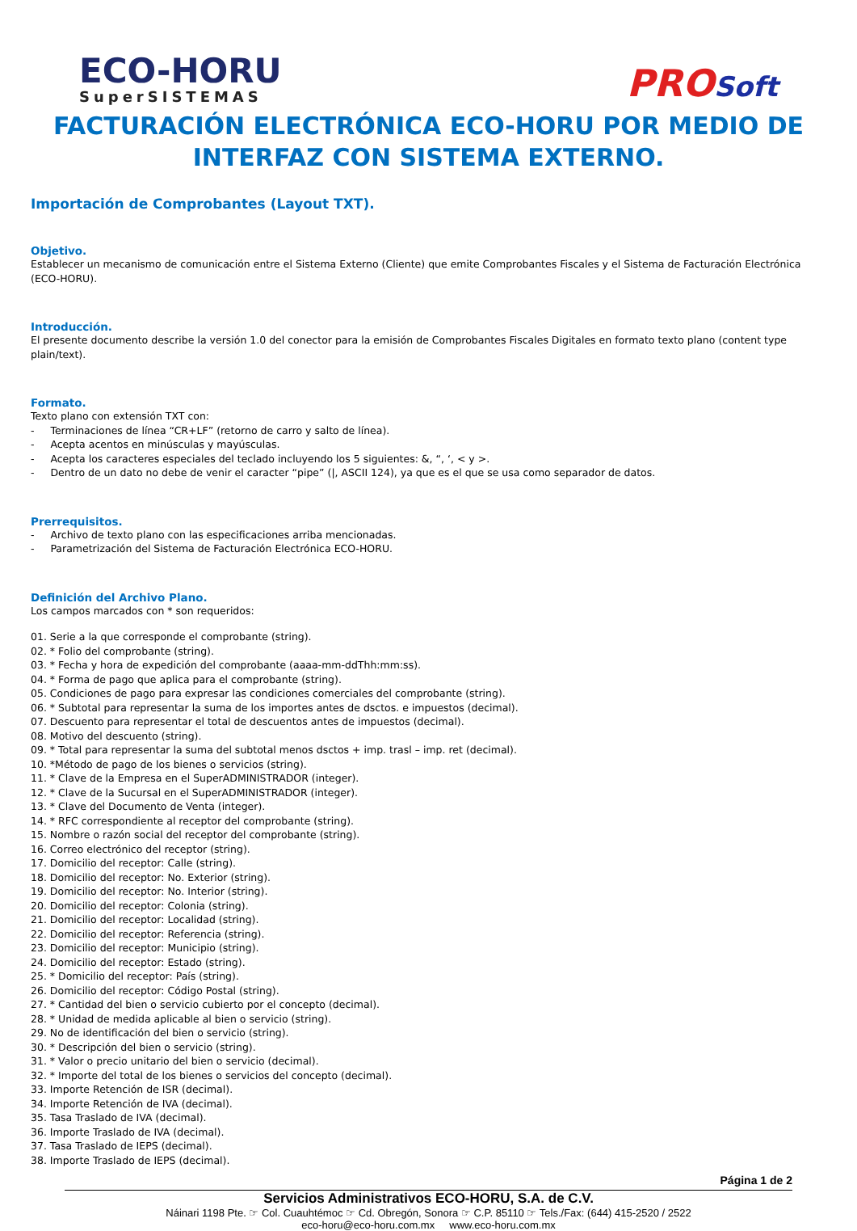ECO-HORU
SuperSISTEMAS
PROSoft
FACTURACIÓN ELECTRÓNICA ECO-HORU POR MEDIO DE INTERFAZ CON SISTEMA EXTERNO.
Importación de Comprobantes (Layout TXT).
Objetivo.
Establecer un mecanismo de comunicación entre el Sistema Externo (Cliente) que emite Comprobantes Fiscales y el Sistema de Facturación Electrónica (ECO-HORU).
Introducción.
El presente documento describe la versión 1.0 del conector para la emisión de Comprobantes Fiscales Digitales en formato texto plano (content type plain/text).
Formato.
Texto plano con extensión TXT con:
- Terminaciones de línea “CR+LF” (retorno de carro y salto de línea).
- Acepta acentos en minúsculas y mayúsculas.
- Acepta los caracteres especiales del teclado incluyendo los 5 siguientes: &, “, ‘, < y >.
- Dentro de un dato no debe de venir el caracter “pipe” (|, ASCII 124), ya que es el que se usa como separador de datos.
Prerrequisitos.
- Archivo de texto plano con las especificaciones arriba mencionadas.
- Parametrización del Sistema de Facturación Electrónica ECO-HORU.
Definición del Archivo Plano.
Los campos marcados con * son requeridos:
01. Serie a la que corresponde el comprobante (string).
02. * Folio del comprobante (string).
03. * Fecha y hora de expedición del comprobante (aaaa-mm-ddThh:mm:ss).
04. * Forma de pago que aplica para el comprobante (string).
05. Condiciones de pago para expresar las condiciones comerciales del comprobante (string).
06. * Subtotal para representar la suma de los importes antes de dsctos. e impuestos (decimal).
07. Descuento para representar el total de descuentos antes de impuestos (decimal).
08. Motivo del descuento (string).
09. * Total para representar la suma del subtotal menos dsctos + imp. trasl – imp. ret (decimal).
10. *Método de pago de los bienes o servicios (string).
11. * Clave de la Empresa en el SuperADMINISTRADOR (integer).
12. * Clave de la Sucursal en el SuperADMINISTRADOR (integer).
13. * Clave del Documento de Venta (integer).
14. * RFC correspondiente al receptor del comprobante (string).
15. Nombre o razón social del receptor del comprobante (string).
16. Correo electrónico del receptor (string).
17. Domicilio del receptor: Calle (string).
18. Domicilio del receptor: No. Exterior (string).
19. Domicilio del receptor: No. Interior (string).
20. Domicilio del receptor: Colonia (string).
21. Domicilio del receptor: Localidad (string).
22. Domicilio del receptor: Referencia (string).
23. Domicilio del receptor: Municipio (string).
24. Domicilio del receptor: Estado (string).
25. * Domicilio del receptor: País (string).
26. Domicilio del receptor: Código Postal (string).
27. * Cantidad del bien o servicio cubierto por el concepto (decimal).
28. * Unidad de medida aplicable al bien o servicio (string).
29. No de identificación del bien o servicio (string).
30. * Descripción del bien o servicio (string).
31. * Valor o precio unitario del bien o servicio (decimal).
32. * Importe del total de los bienes o servicios del concepto (decimal).
33. Importe Retención de ISR (decimal).
34. Importe Retención de IVA (decimal).
35. Tasa Traslado de IVA (decimal).
36. Importe Traslado de IVA (decimal).
37. Tasa Traslado de IEPS (decimal).
38. Importe Traslado de IEPS (decimal).
Página 1 de 2
Servicios Administrativos ECO-HORU, S.A. de C.V.
Náinari 1198 Pte. ☞ Col. Cuauhtémoc ☞ Cd. Obregón, Sonora ☞ C.P. 85110 ☞ Tels./Fax: (644) 415-2520 / 2522
eco-horu@eco-horu.com.mx www.eco-horu.com.mx